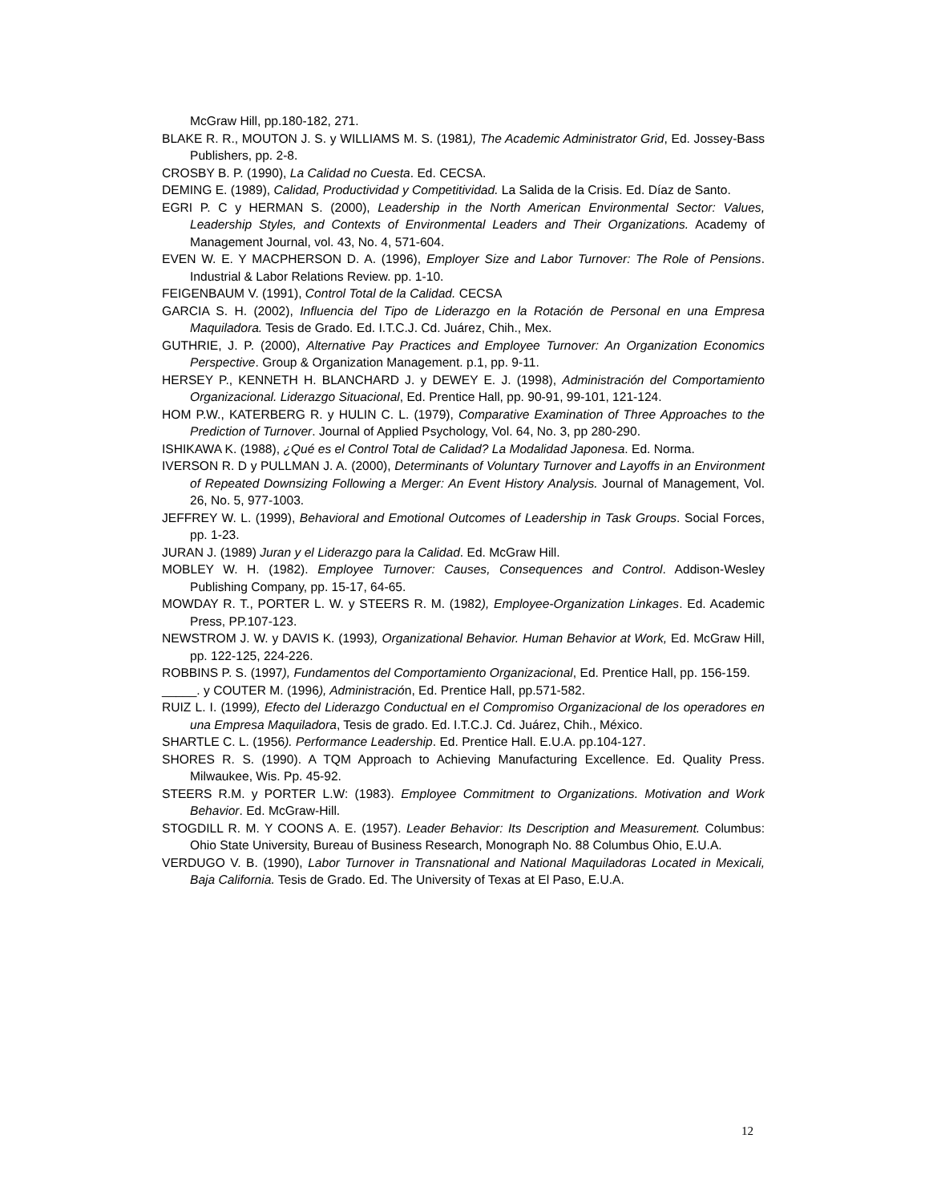McGraw Hill, pp.180-182, 271.
BLAKE R. R., MOUTON J. S. y WILLIAMS M. S. (1981), The Academic Administrator Grid, Ed. Jossey-Bass Publishers, pp. 2-8.
CROSBY B. P. (1990), La Calidad no Cuesta. Ed. CECSA.
DEMING E. (1989), Calidad, Productividad y Competitividad. La Salida de la Crisis. Ed. Díaz de Santo.
EGRI P. C y HERMAN S. (2000), Leadership in the North American Environmental Sector: Values, Leadership Styles, and Contexts of Environmental Leaders and Their Organizations. Academy of Management Journal, vol. 43, No. 4, 571-604.
EVEN W. E. Y MACPHERSON D. A. (1996), Employer Size and Labor Turnover: The Role of Pensions. Industrial & Labor Relations Review. pp. 1-10.
FEIGENBAUM V. (1991), Control Total de la Calidad. CECSA
GARCIA S. H. (2002), Influencia del Tipo de Liderazgo en la Rotación de Personal en una Empresa Maquiladora. Tesis de Grado. Ed. I.T.C.J. Cd. Juárez, Chih., Mex.
GUTHRIE, J. P. (2000), Alternative Pay Practices and Employee Turnover: An Organization Economics Perspective. Group & Organization Management. p.1, pp. 9-11.
HERSEY P., KENNETH H. BLANCHARD J. y DEWEY E. J. (1998), Administración del Comportamiento Organizacional. Liderazgo Situacional, Ed. Prentice Hall, pp. 90-91, 99-101, 121-124.
HOM P.W., KATERBERG R. y HULIN C. L. (1979), Comparative Examination of Three Approaches to the Prediction of Turnover. Journal of Applied Psychology, Vol. 64, No. 3, pp 280-290.
ISHIKAWA K. (1988), ¿Qué es el Control Total de Calidad? La Modalidad Japonesa. Ed. Norma.
IVERSON R. D y PULLMAN J. A. (2000), Determinants of Voluntary Turnover and Layoffs in an Environment of Repeated Downsizing Following a Merger: An Event History Analysis. Journal of Management, Vol. 26, No. 5, 977-1003.
JEFFREY W. L. (1999), Behavioral and Emotional Outcomes of Leadership in Task Groups. Social Forces, pp. 1-23.
JURAN J. (1989) Juran y el Liderazgo para la Calidad. Ed. McGraw Hill.
MOBLEY W. H. (1982). Employee Turnover: Causes, Consequences and Control. Addison-Wesley Publishing Company, pp. 15-17, 64-65.
MOWDAY R. T., PORTER L. W. y STEERS R. M. (1982), Employee-Organization Linkages. Ed. Academic Press, PP.107-123.
NEWSTROM J. W. y DAVIS K. (1993), Organizational Behavior. Human Behavior at Work, Ed. McGraw Hill, pp. 122-125, 224-226.
ROBBINS P. S. (1997), Fundamentos del Comportamiento Organizacional, Ed. Prentice Hall, pp. 156-159.
_____. y COUTER M. (1996), Administración, Ed. Prentice Hall, pp.571-582.
RUIZ L. I. (1999), Efecto del Liderazgo Conductual en el Compromiso Organizacional de los operadores en una Empresa Maquiladora, Tesis de grado. Ed. I.T.C.J. Cd. Juárez, Chih., México.
SHARTLE C. L. (1956). Performance Leadership. Ed. Prentice Hall. E.U.A. pp.104-127.
SHORES R. S. (1990). A TQM Approach to Achieving Manufacturing Excellence. Ed. Quality Press. Milwaukee, Wis. Pp. 45-92.
STEERS R.M. y PORTER L.W: (1983). Employee Commitment to Organizations. Motivation and Work Behavior. Ed. McGraw-Hill.
STOGDILL R. M. Y COONS A. E. (1957). Leader Behavior: Its Description and Measurement. Columbus: Ohio State University, Bureau of Business Research, Monograph No. 88 Columbus Ohio, E.U.A.
VERDUGO V. B. (1990), Labor Turnover in Transnational and National Maquiladoras Located in Mexicali, Baja California. Tesis de Grado. Ed. The University of Texas at El Paso, E.U.A.
12